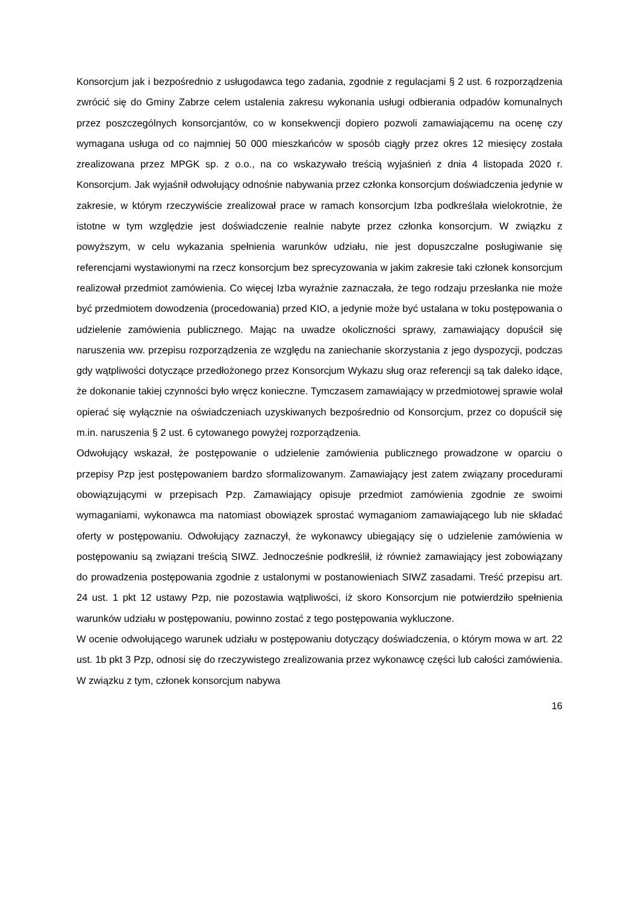Konsorcjum jak i bezpośrednio z usługodawca tego zadania, zgodnie z regulacjami § 2 ust. 6 rozporządzenia zwrócić się do Gminy Zabrze celem ustalenia zakresu wykonania usługi odbierania odpadów komunalnych przez poszczególnych konsorcjantów, co w konsekwencji dopiero pozwoli zamawiającemu na ocenę czy wymagana usługa od co najmniej 50 000 mieszkańców w sposób ciągły przez okres 12 miesięcy została zrealizowana przez MPGK sp. z o.o., na co wskazywało treścią wyjaśnień z dnia 4 listopada 2020 r. Konsorcjum. Jak wyjaśnił odwołujący odnośnie nabywania przez członka konsorcjum doświadczenia jedynie w zakresie, w którym rzeczywiście zrealizował prace w ramach konsorcjum Izba podkreślała wielokrotnie, że istotne w tym względzie jest doświadczenie realnie nabyte przez członka konsorcjum. W związku z powyższym, w celu wykazania spełnienia warunków udziału, nie jest dopuszczalne posługiwanie się referencjami wystawionymi na rzecz konsorcjum bez sprecyzowania w jakim zakresie taki członek konsorcjum realizował przedmiot zamówienia. Co więcej Izba wyraźnie zaznaczała, że tego rodzaju przesłanka nie może być przedmiotem dowodzenia (procedowania) przed KIO, a jedynie może być ustalana w toku postępowania o udzielenie zamówienia publicznego. Mając na uwadze okoliczności sprawy, zamawiający dopuścił się naruszenia ww. przepisu rozporządzenia ze względu na zaniechanie skorzystania z jego dyspozycji, podczas gdy wątpliwości dotyczące przedłożonego przez Konsorcjum Wykazu sług oraz referencji są tak daleko idące, że dokonanie takiej czynności było wręcz konieczne. Tymczasem zamawiający w przedmiotowej sprawie wolał opierać się wyłącznie na oświadczeniach uzyskiwanych bezpośrednio od Konsorcjum, przez co dopuścił się m.in. naruszenia § 2 ust. 6 cytowanego powyżej rozporządzenia.
Odwołujący wskazał, że postępowanie o udzielenie zamówienia publicznego prowadzone w oparciu o przepisy Pzp jest postępowaniem bardzo sformalizowanym. Zamawiający jest zatem związany procedurami obowiązującymi w przepisach Pzp. Zamawiający opisuje przedmiot zamówienia zgodnie ze swoimi wymaganiami, wykonawca ma natomiast obowiązek sprostać wymaganiom zamawiającego lub nie składać oferty w postępowaniu. Odwołujący zaznaczył, że wykonawcy ubiegający się o udzielenie zamówienia w postępowaniu są związani treścią SIWZ. Jednocześnie podkreślił, iż również zamawiający jest zobowiązany do prowadzenia postępowania zgodnie z ustalonymi w postanowieniach SIWZ zasadami. Treść przepisu art. 24 ust. 1 pkt 12 ustawy Pzp, nie pozostawia wątpliwości, iż skoro Konsorcjum nie potwierdziło spełnienia warunków udziału w postępowaniu, powinno zostać z tego postępowania wykluczone.
W ocenie odwołującego warunek udziału w postępowaniu dotyczący doświadczenia, o którym mowa w art. 22 ust. 1b pkt 3 Pzp, odnosi się do rzeczywistego zrealizowania przez wykonawcę części lub całości zamówienia. W związku z tym, członek konsorcjum nabywa
16